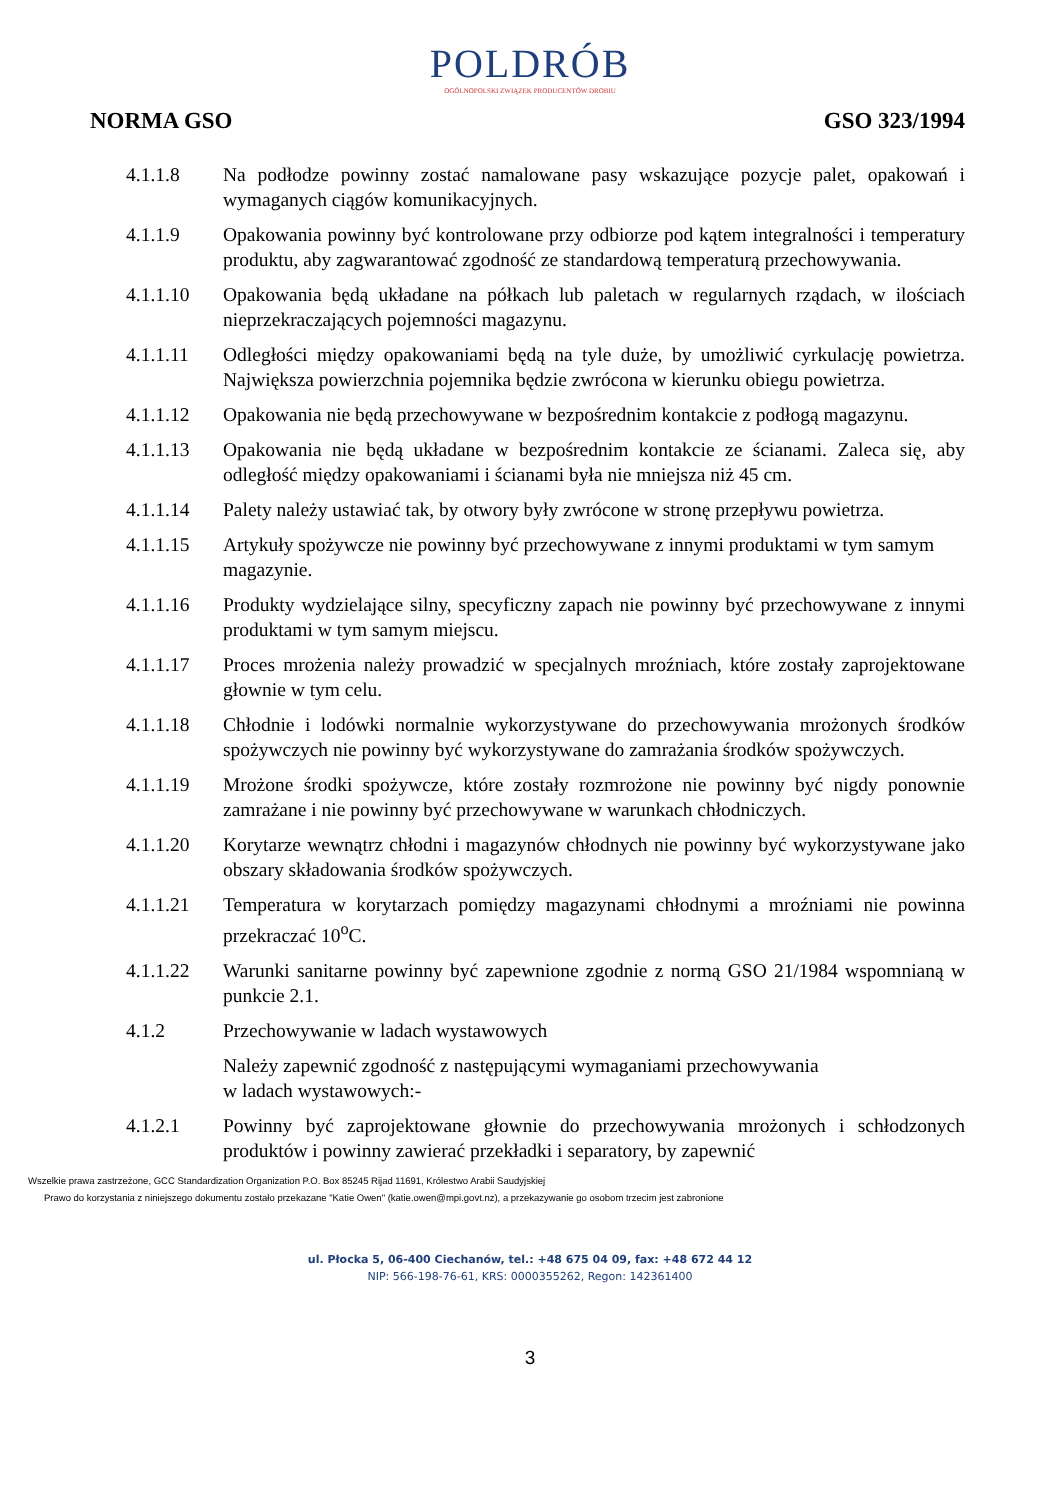POLDRÓB
OGÓLNOPOLSKI ZWIĄZEK PRODUCENTÓW DROBIU
NORMA GSO GSO 323/1994
4.1.1.8 Na podłodze powinny zostać namalowane pasy wskazujące pozycje palet, opakowań i wymaganych ciągów komunikacyjnych.
4.1.1.9 Opakowania powinny być kontrolowane przy odbiorze pod kątem integralności i temperatury produktu, aby zagwarantować zgodność ze standardową temperaturą przechowywania.
4.1.1.10 Opakowania będą układane na półkach lub paletach w regularnych rządach, w ilościach nieprzekraczających pojemności magazynu.
4.1.1.11 Odległości między opakowaniami będą na tyle duże, by umożliwić cyrkulację powietrza. Największa powierzchnia pojemnika będzie zwrócona w kierunku obiegu powietrza.
4.1.1.12 Opakowania nie będą przechowywane w bezpośrednim kontakcie z podłogą magazynu.
4.1.1.13 Opakowania nie będą układane w bezpośrednim kontakcie ze ścianami. Zaleca się, aby odległość między opakowaniami i ścianami była nie mniejsza niż 45 cm.
4.1.1.14 Palety należy ustawiać tak, by otwory były zwrócone w stronę przepływu powietrza.
4.1.1.15 Artykuły spożywcze nie powinny być przechowywane z innymi produktami w tym samym magazynie.
4.1.1.16 Produkty wydzielające silny, specyficzny zapach nie powinny być przechowywane z innymi produktami w tym samym miejscu.
4.1.1.17 Proces mrożenia należy prowadzić w specjalnych mroźniach, które zostały zaprojektowane głownie w tym celu.
4.1.1.18 Chłodnie i lodówki normalnie wykorzystywane do przechowywania mrożonych środków spożywczych nie powinny być wykorzystywane do zamrażania środków spożywczych.
4.1.1.19 Mrożone środki spożywcze, które zostały rozmrożone nie powinny być nigdy ponownie zamrażane i nie powinny być przechowywane w warunkach chłodniczych.
4.1.1.20 Korytarze wewnątrz chłodni i magazynów chłodnych nie powinny być wykorzystywane jako obszary składowania środków spożywczych.
4.1.1.21 Temperatura w korytarzach pomiędzy magazynami chłodnymi a mroźniami nie powinna przekraczać 10<sup>o</sup>C.
4.1.1.22 Warunki sanitarne powinny być zapewnione zgodnie z normą GSO 21/1984 wspomnianą w punkcie 2.1.
4.1.2 Przechowywanie w ladach wystawowych
Należy zapewnić zgodność z następującymi wymaganiami przechowywania
w ladach wystawowych:-
4.1.2.1 Powinny być zaprojektowane głownie do przechowywania mrożonych i schłodzonych produktów i powinny zawierać przekładki i separatory, by zapewnić
Wszelkie prawa zastrzeżone, GCC Standardization Organization P.O. Box 85245 Rijad 11691, Królestwo Arabii Saudyjskiej
Prawo do korzystania z niniejszego dokumentu zostało przekazane "Katie Owen" (katie.owen@mpi.govt.nz), a przekazywanie go osobom trzecim jest zabronione
ul. Płocka 5, 06-400 Ciechanów, tel.: +48 675 04 09, fax: +48 672 44 12
NIP: 566-198-76-61, KRS: 0000355262, Regon: 142361400
3